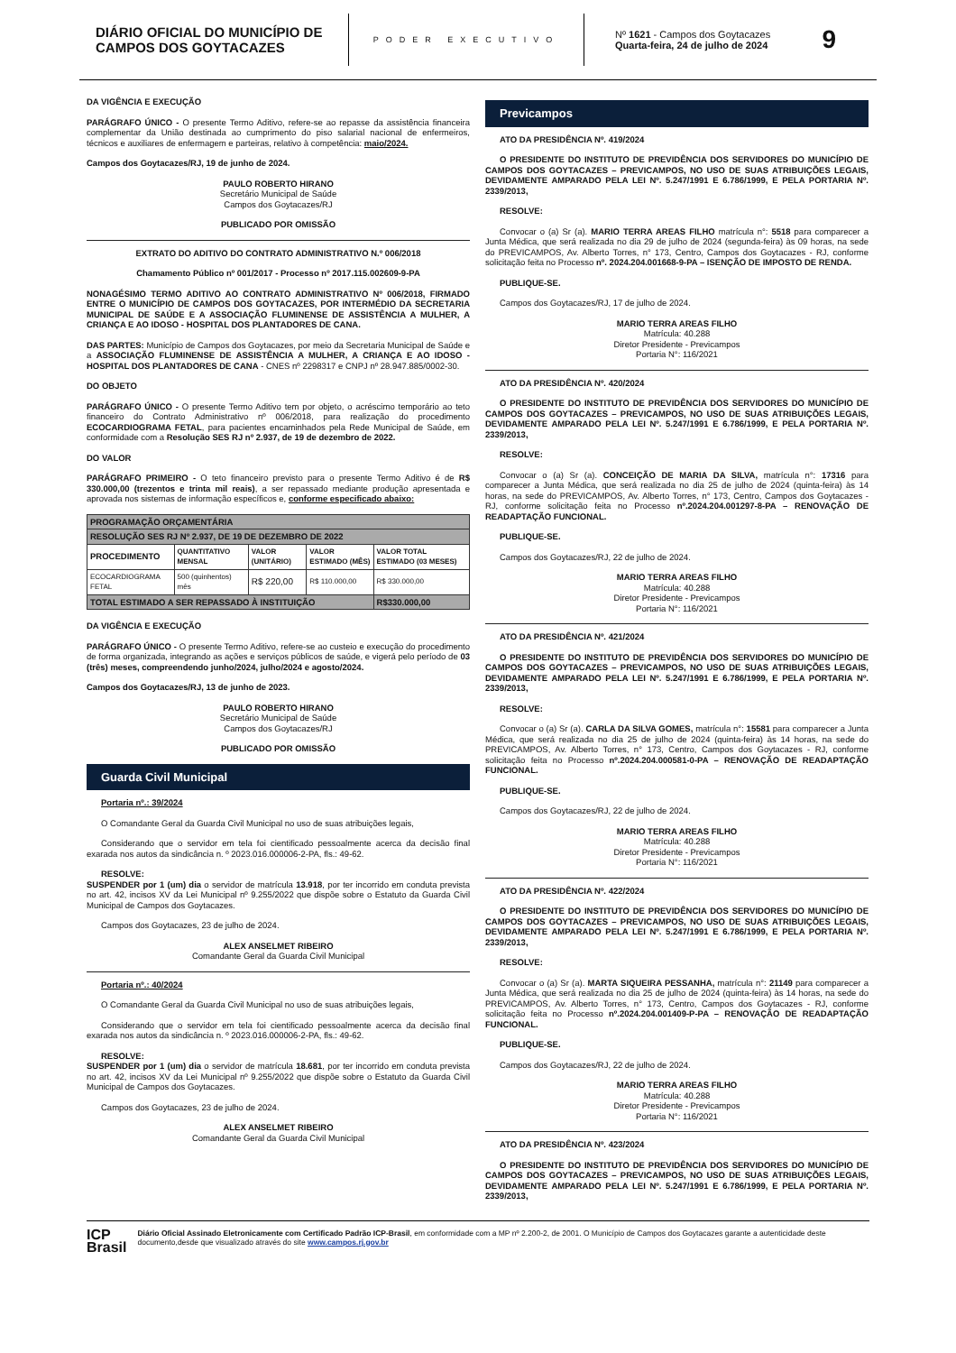DIÁRIO OFICIAL DO MUNICÍPIO DE CAMPOS DOS GOYTACAZES
PODER EXECUTIVO
Nº 1621 - Campos dos Goytacazes
Quarta-feira, 24 de julho de 2024
9
DA VIGÊNCIA E EXECUÇÃO
PARÁGRAFO ÚNICO - O presente Termo Aditivo, refere-se ao repasse da assistência financeira complementar da União destinada ao cumprimento do piso salarial nacional de enfermeiros, técnicos e auxiliares de enfermagem e parteiras, relativo à competência: maio/2024.
Campos dos Goytacazes/RJ, 19 de junho de 2024.
PAULO ROBERTO HIRANO
Secretário Municipal de Saúde
Campos dos Goytacazes/RJ
PUBLICADO POR OMISSÃO
EXTRATO DO ADITIVO DO CONTRATO ADMINISTRATIVO N.º 006/2018
Chamamento Público nº 001/2017 - Processo nº 2017.115.002609-9-PA
NONAGÉSIMO TERMO ADITIVO AO CONTRATO ADMINISTRATIVO Nº 006/2018, FIRMADO ENTRE O MUNICÍPIO DE CAMPOS DOS GOYTACAZES, POR INTERMÉDIO DA SECRETARIA MUNICIPAL DE SAÚDE E A ASSOCIAÇÃO FLUMINENSE DE ASSISTÊNCIA A MULHER, A CRIANÇA E AO IDOSO - HOSPITAL DOS PLANTADORES DE CANA.
DAS PARTES: Município de Campos dos Goytacazes, por meio da Secretaria Municipal de Saúde e a ASSOCIAÇÃO FLUMINENSE DE ASSISTÊNCIA A MULHER, A CRIANÇA E AO IDOSO - HOSPITAL DOS PLANTADORES DE CANA - CNES nº 2298317 e CNPJ nº 28.947.885/0002-30.
DO OBJETO
PARÁGRAFO ÚNICO - O presente Termo Aditivo tem por objeto, o acréscimo temporário ao teto financeiro do Contrato Administrativo nº 006/2018, para realização do procedimento ECOCARDIOGRAMA FETAL, para pacientes encaminhados pela Rede Municipal de Saúde, em conformidade com a Resolução SES RJ nº 2.937, de 19 de dezembro de 2022.
DO VALOR
PARÁGRAFO PRIMEIRO - O teto financeiro previsto para o presente Termo Aditivo é de R$ 330.000,00 (trezentos e trinta mil reais), a ser repassado mediante produção apresentada e aprovada nos sistemas de informação específicos e, conforme especificado abaixo:
| PROGRAMAÇÃO ORÇAMENTÁRIA | | | | |
| --- | --- | --- | --- | --- |
| RESOLUÇÃO SES RJ Nº 2.937, DE 19 DE DEZEMBRO DE 2022 | | | | |
| PROCEDIMENTO | QUANTITATIVO MENSAL | VALOR (UNITÁRIO) | VALOR ESTIMADO (MÊS) | VALOR TOTAL ESTIMADO (03 MESES) |
| ECOCARDIOGRAMA FETAL | 500 (quinhentos) mês | R$ 220,00 | R$ 110.000,00 | R$ 330.000,00 |
| TOTAL ESTIMADO A SER REPASSADO À INSTITUIÇÃO | | | | R$330.000,00 |
DA VIGÊNCIA E EXECUÇÃO
PARÁGRAFO ÚNICO - O presente Termo Aditivo, refere-se ao custeio e execução do procedimento de forma organizada, integrando as ações e serviços públicos de saúde, e vigerá pelo período de 03 (três) meses, compreendendo junho/2024, julho/2024 e agosto/2024.
Campos dos Goytacazes/RJ, 13 de junho de 2023.
PAULO ROBERTO HIRANO
Secretário Municipal de Saúde
Campos dos Goytacazes/RJ
PUBLICADO POR OMISSÃO
Guarda Civil Municipal
Portaria nº.: 39/2024
O Comandante Geral da Guarda Civil Municipal no uso de suas atribuições legais,
Considerando que o servidor em tela foi cientificado pessoalmente acerca da decisão final exarada nos autos da sindicância n. º 2023.016.000006-2-PA, fls.: 49-62.
RESOLVE:
SUSPENDER por 1 (um) dia o servidor de matrícula 13.918, por ter incorrido em conduta prevista no art. 42, incisos XV da Lei Municipal nº 9.255/2022 que dispõe sobre o Estatuto da Guarda Civil Municipal de Campos dos Goytacazes.
Campos dos Goytacazes, 23 de julho de 2024.
ALEX ANSELMET RIBEIRO
Comandante Geral da Guarda Civil Municipal
Portaria nº.: 40/2024
O Comandante Geral da Guarda Civil Municipal no uso de suas atribuições legais,
Considerando que o servidor em tela foi cientificado pessoalmente acerca da decisão final exarada nos autos da sindicância n. º 2023.016.000006-2-PA, fls.: 49-62.
RESOLVE:
SUSPENDER por 1 (um) dia o servidor de matrícula 18.681, por ter incorrido em conduta prevista no art. 42, incisos XV da Lei Municipal nº 9.255/2022 que dispõe sobre o Estatuto da Guarda Civil Municipal de Campos dos Goytacazes.
Campos dos Goytacazes, 23 de julho de 2024.
ALEX ANSELMET RIBEIRO
Comandante Geral da Guarda Civil Municipal
Previcampos
ATO DA PRESIDÊNCIA Nº. 419/2024
O PRESIDENTE DO INSTITUTO DE PREVIDÊNCIA DOS SERVIDORES DO MUNICÍPIO DE CAMPOS DOS GOYTACAZES – PREVICAMPOS, NO USO DE SUAS ATRIBUIÇÕES LEGAIS, DEVIDAMENTE AMPARADO PELA LEI Nº. 5.247/1991 E 6.786/1999, E PELA PORTARIA Nº. 2339/2013,
RESOLVE:
Convocar o (a) Sr (a). MARIO TERRA AREAS FILHO matrícula n°: 5518 para comparecer a Junta Médica, que será realizada no dia 29 de julho de 2024 (segunda-feira) às 09 horas, na sede do PREVICAMPOS, Av. Alberto Torres, n° 173, Centro, Campos dos Goytacazes - RJ, conforme solicitação feita no Processo nº. 2024.204.001668-9-PA – ISENÇÃO DE IMPOSTO DE RENDA.
PUBLIQUE-SE.
Campos dos Goytacazes/RJ, 17 de julho de 2024.
MARIO TERRA AREAS FILHO
Matrícula: 40.288
Diretor Presidente - Previcampos
Portaria N°: 116/2021
ATO DA PRESIDÊNCIA Nº. 420/2024
O PRESIDENTE DO INSTITUTO DE PREVIDÊNCIA DOS SERVIDORES DO MUNICÍPIO DE CAMPOS DOS GOYTACAZES – PREVICAMPOS, NO USO DE SUAS ATRIBUIÇÕES LEGAIS, DEVIDAMENTE AMPARADO PELA LEI Nº. 5.247/1991 E 6.786/1999, E PELA PORTARIA Nº. 2339/2013,
RESOLVE:
Convocar o (a) Sr (a). CONCEIÇÃO DE MARIA DA SILVA, matrícula n°: 17316 para comparecer a Junta Médica, que será realizada no dia 25 de julho de 2024 (quinta-feira) às 14 horas, na sede do PREVICAMPOS, Av. Alberto Torres, n° 173, Centro, Campos dos Goytacazes - RJ, conforme solicitação feita no Processo nº.2024.204.001297-8-PA – RENOVAÇÃO DE READAPTAÇÃO FUNCIONAL.
PUBLIQUE-SE.
Campos dos Goytacazes/RJ, 22 de julho de 2024.
MARIO TERRA AREAS FILHO
Matrícula: 40.288
Diretor Presidente - Previcampos
Portaria N°: 116/2021
ATO DA PRESIDÊNCIA Nº. 421/2024
O PRESIDENTE DO INSTITUTO DE PREVIDÊNCIA DOS SERVIDORES DO MUNICÍPIO DE CAMPOS DOS GOYTACAZES – PREVICAMPOS, NO USO DE SUAS ATRIBUIÇÕES LEGAIS, DEVIDAMENTE AMPARADO PELA LEI Nº. 5.247/1991 E 6.786/1999, E PELA PORTARIA Nº. 2339/2013,
RESOLVE:
Convocar o (a) Sr (a). CARLA DA SILVA GOMES, matrícula n°: 15581 para comparecer a Junta Médica, que será realizada no dia 25 de julho de 2024 (quinta-feira) às 14 horas, na sede do PREVICAMPOS, Av. Alberto Torres, n° 173, Centro, Campos dos Goytacazes - RJ, conforme solicitação feita no Processo nº.2024.204.000581-0-PA – RENOVAÇÃO DE READAPTAÇÃO FUNCIONAL.
PUBLIQUE-SE.
Campos dos Goytacazes/RJ, 22 de julho de 2024.
MARIO TERRA AREAS FILHO
Matrícula: 40.288
Diretor Presidente - Previcampos
Portaria N°: 116/2021
ATO DA PRESIDÊNCIA Nº. 422/2024
O PRESIDENTE DO INSTITUTO DE PREVIDÊNCIA DOS SERVIDORES DO MUNICÍPIO DE CAMPOS DOS GOYTACAZES – PREVICAMPOS, NO USO DE SUAS ATRIBUIÇÕES LEGAIS, DEVIDAMENTE AMPARADO PELA LEI Nº. 5.247/1991 E 6.786/1999, E PELA PORTARIA Nº. 2339/2013,
RESOLVE:
Convocar o (a) Sr (a). MARTA SIQUEIRA PESSANHA, matrícula n°: 21149 para comparecer a Junta Médica, que será realizada no dia 25 de julho de 2024 (quinta-feira) às 14 horas, na sede do PREVICAMPOS, Av. Alberto Torres, n° 173, Centro, Campos dos Goytacazes - RJ, conforme solicitação feita no Processo nº.2024.204.001409-P-PA – RENOVAÇÃO DE READAPTAÇÃO FUNCIONAL.
PUBLIQUE-SE.
Campos dos Goytacazes/RJ, 22 de julho de 2024.
MARIO TERRA AREAS FILHO
Matrícula: 40.288
Diretor Presidente - Previcampos
Portaria N°: 116/2021
ATO DA PRESIDÊNCIA Nº. 423/2024
O PRESIDENTE DO INSTITUTO DE PREVIDÊNCIA DOS SERVIDORES DO MUNICÍPIO DE CAMPOS DOS GOYTACAZES – PREVICAMPOS, NO USO DE SUAS ATRIBUIÇÕES LEGAIS, DEVIDAMENTE AMPARADO PELA LEI Nº. 5.247/1991 E 6.786/1999, E PELA PORTARIA Nº. 2339/2013,
ICP
Brasil
Diário Oficial Assinado Eletronicamente com Certificado Padrão ICP-Brasil, em conformidade com a MP nº 2.200-2, de 2001. O Município de Campos dos Goytacazes garante a autenticidade deste documento,desde que visualizado através do site www.campos.rj.gov.br